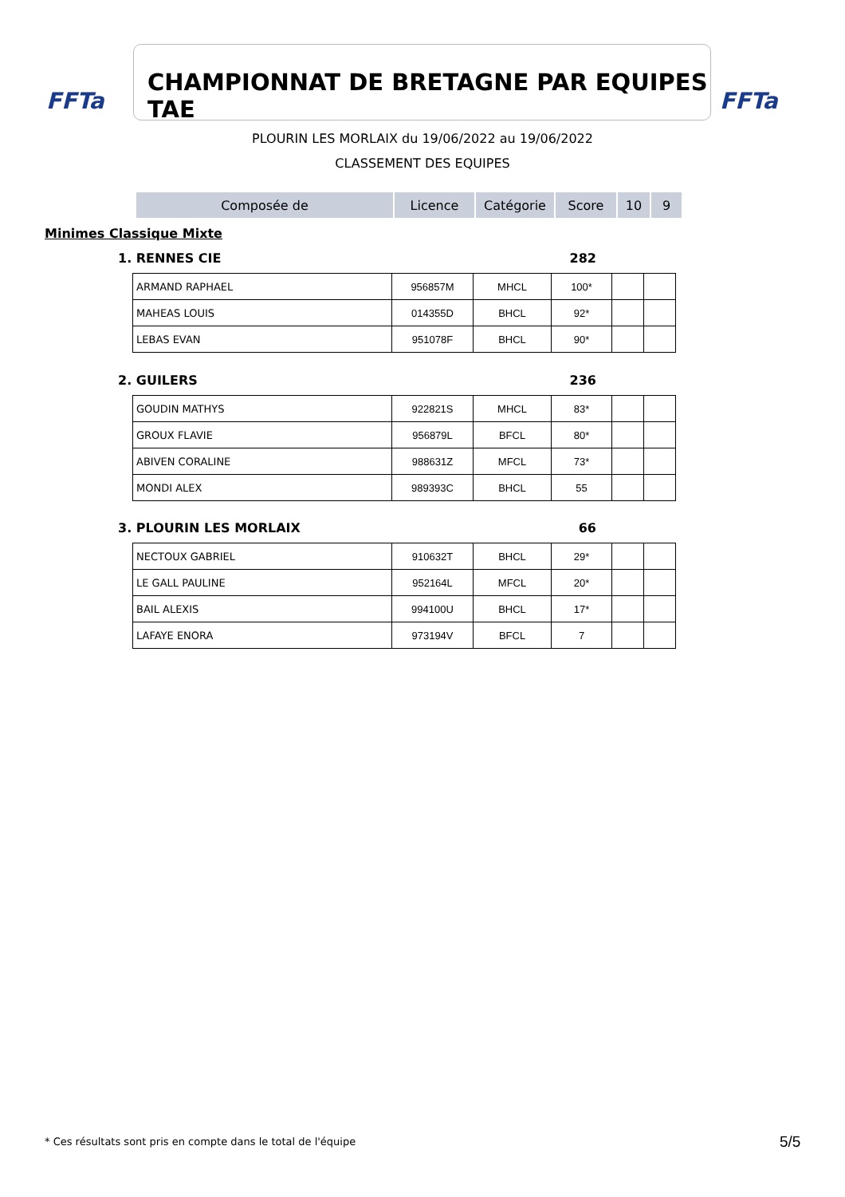FFTa CHAMPIONNAT DE BRETAGNE PAR EQUIPES TAE FFTa
PLOURIN LES MORLAIX du 19/06/2022 au 19/06/2022
CLASSEMENT DES EQUIPES
| Composée de | Licence | Catégorie | Score | 10 | 9 |
| --- | --- | --- | --- | --- | --- |
Minimes Classique Mixte
1. RENNES CIE 282
| ARMAND RAPHAEL | 956857M | MHCL | 100* | | |
| MAHEAS LOUIS | 014355D | BHCL | 92* | | |
| LEBAS EVAN | 951078F | BHCL | 90* | | |
2. GUILERS 236
| GOUDIN MATHYS | 922821S | MHCL | 83* | | |
| GROUX FLAVIE | 956879L | BFCL | 80* | | |
| ABIVEN CORALINE | 988631Z | MFCL | 73* | | |
| MONDI ALEX | 989393C | BHCL | 55 | | |
3. PLOURIN LES MORLAIX 66
| NECTOUX GABRIEL | 910632T | BHCL | 29* | | |
| LE GALL PAULINE | 952164L | MFCL | 20* | | |
| BAIL ALEXIS | 994100U | BHCL | 17* | | |
| LAFAYE ENORA | 973194V | BFCL | 7 | | |
* Ces résultats sont pris en compte dans le total de l'équipe
5/5